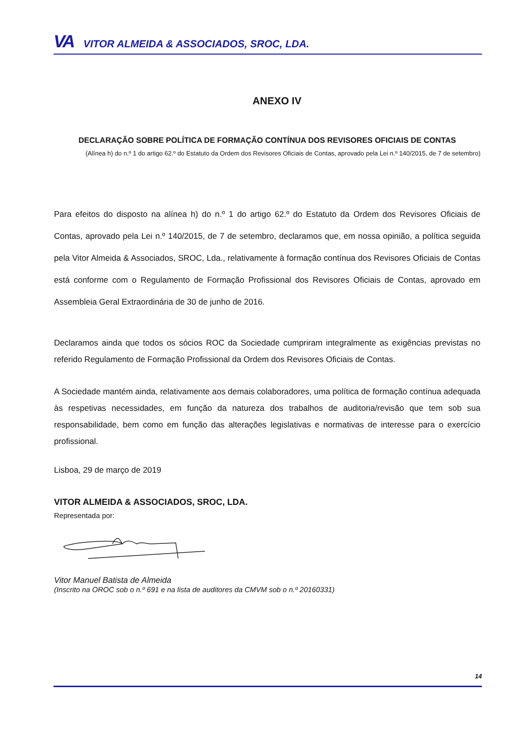VA VITOR ALMEIDA & ASSOCIADOS, SROC, LDA.
ANEXO IV
DECLARAÇÃO SOBRE POLÍTICA DE FORMAÇÃO CONTÍNUA DOS REVISORES OFICIAIS DE CONTAS
(Alínea h) do n.º 1 do artigo 62.º do Estatuto da Ordem dos Revisores Oficiais de Contas, aprovado pela Lei n.º 140/2015, de 7 de setembro)
Para efeitos do disposto na alínea h) do n.º 1 do artigo 62.º do Estatuto da Ordem dos Revisores Oficiais de Contas, aprovado pela Lei n.º 140/2015, de 7 de setembro, declaramos que, em nossa opinião, a política seguida pela Vitor Almeida & Associados, SROC, Lda., relativamente à formação contínua dos Revisores Oficiais de Contas está conforme com o Regulamento de Formação Profissional dos Revisores Oficiais de Contas, aprovado em Assembleia Geral Extraordinária de 30 de junho de 2016.
Declaramos ainda que todos os sócios ROC da Sociedade cumpriram integralmente as exigências previstas no referido Regulamento de Formação Profissional da Ordem dos Revisores Oficiais de Contas.
A Sociedade mantém ainda, relativamente aos demais colaboradores, uma política de formação contínua adequada às respetivas necessidades, em função da natureza dos trabalhos de auditoria/revisão que tem sob sua responsabilidade, bem como em função das alterações legislativas e normativas de interesse para o exercício profissional.
Lisboa, 29 de março de 2019
VITOR ALMEIDA & ASSOCIADOS, SROC, LDA.
Representada por:
Vitor Manuel Batista de Almeida
(Inscrito na OROC sob o n.º 691 e na lista de auditores da CMVM sob o n.º 20160331)
14